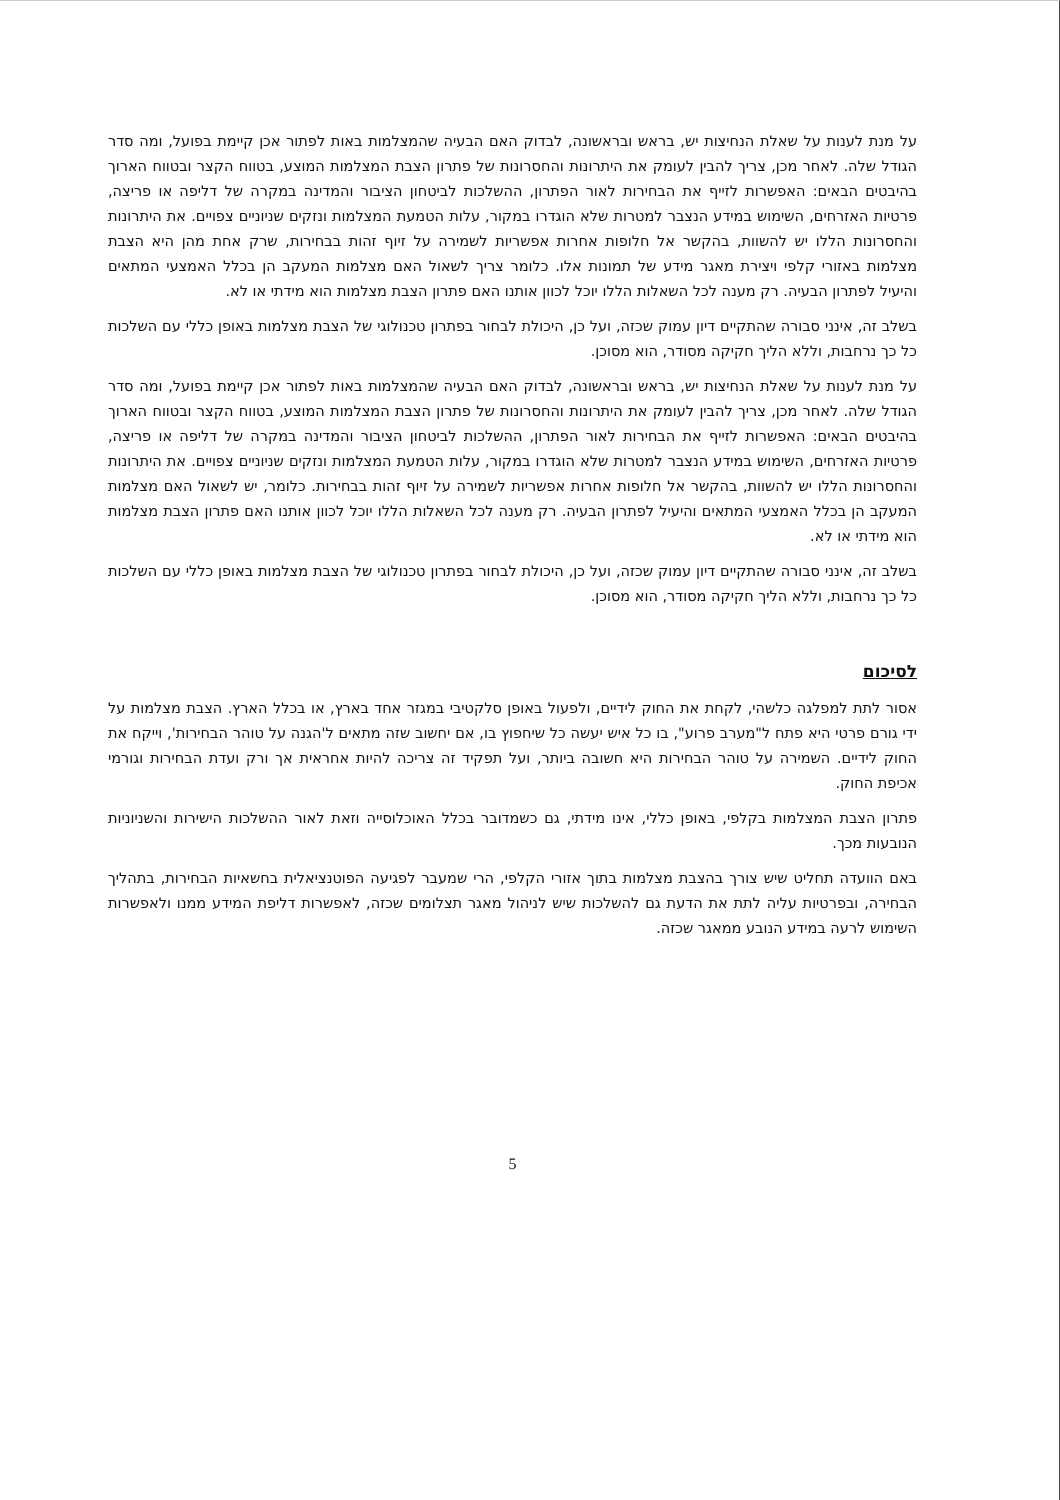על מנת לענות על שאלת הנחיצות יש, בראש ובראשונה, לבדוק האם הבעיה שהמצלמות באות לפתור אכן קיימת בפועל, ומה סדר הגודל שלה. לאחר מכן, צריך להבין לעומק את היתרונות והחסרונות של פתרון הצבת המצלמות המוצע, בטווח הקצר ובטווח הארוך בהיבטים הבאים: האפשרות לזייף את הבחירות לאור הפתרון, ההשלכות לביטחון הציבור והמדינה במקרה של דליפה או פריצה, פרטיות האזרחים, השימוש במידע הנצבר למטרות שלא הוגדרו במקור, עלות הטמעת המצלמות ונזקים שניוניים צפויים. את היתרונות והחסרונות הללו יש להשוות, בהקשר אל חלופות אחרות אפשריות לשמירה על זיוף זהות בבחירות, שרק אחת מהן היא הצבת מצלמות באזורי קלפי ויצירת מאגר מידע של תמונות אלו. כלומר צריך לשאול האם מצלמות המעקב הן בכלל האמצעי המתאים והיעיל לפתרון הבעיה. רק מענה לכל השאלות הללו יוכל לכוון אותנו האם פתרון הצבת מצלמות הוא מידתי או לא.
בשלב זה, אינני סבורה שהתקיים דיון עמוק שכזה, ועל כן, היכולת לבחור בפתרון טכנולוגי של הצבת מצלמות באופן כללי עם השלכות כל כך נרחבות, וללא הליך חקיקה מסודר, הוא מסוכן.
על מנת לענות על שאלת הנחיצות יש, בראש ובראשונה, לבדוק האם הבעיה שהמצלמות באות לפתור אכן קיימת בפועל, ומה סדר הגודל שלה. לאחר מכן, צריך להבין לעומק את היתרונות והחסרונות של פתרון הצבת המצלמות המוצע, בטווח הקצר ובטווח הארוך בהיבטים הבאים: האפשרות לזייף את הבחירות לאור הפתרון, ההשלכות לביטחון הציבור והמדינה במקרה של דליפה או פריצה, פרטיות האזרחים, השימוש במידע הנצבר למטרות שלא הוגדרו במקור, עלות הטמעת המצלמות ונזקים שניוניים צפויים. את היתרונות והחסרונות הללו יש להשוות, בהקשר אל חלופות אחרות אפשריות לשמירה על זיוף זהות בבחירות. כלומר, יש לשאול האם מצלמות המעקב הן בכלל האמצעי המתאים והיעיל לפתרון הבעיה. רק מענה לכל השאלות הללו יוכל לכוון אותנו האם פתרון הצבת מצלמות הוא מידתי או לא.
בשלב זה, אינני סבורה שהתקיים דיון עמוק שכזה, ועל כן, היכולת לבחור בפתרון טכנולוגי של הצבת מצלמות באופן כללי עם השלכות כל כך נרחבות, וללא הליך חקיקה מסודר, הוא מסוכן.
לסיכום
אסור לתת למפלגה כלשהי, לקחת את החוק לידיים, ולפעול באופן סלקטיבי במגזר אחד בארץ, או בכלל הארץ. הצבת מצלמות על ידי גורם פרטי היא פתח ל"מערב פרוע", בו כל איש יעשה כל שיחפוץ בו, אם יחשוב שזה מתאים ל'הגנה על טוהר הבחירות', וייקח את החוק לידיים. השמירה על טוהר הבחירות היא חשובה ביותר, ועל תפקיד זה צריכה להיות אחראית אך ורק ועדת הבחירות וגורמי אכיפת החוק.
פתרון הצבת המצלמות בקלפי, באופן כללי, אינו מידתי, גם כשמדובר בכלל האוכלוסייה וזאת לאור ההשלכות הישירות והשניוניות הנובעות מכך.
באם הוועדה תחליט שיש צורך בהצבת מצלמות בתוך אזורי הקלפי, הרי שמעבר לפגיעה הפוטנציאלית בחשאיות הבחירות, בתהליך הבחירה, ובפרטיות עליה לתת את הדעת גם להשלכות שיש לניהול מאגר תצלומים שכזה, לאפשרות דליפת המידע ממנו ולאפשרות השימוש לרעה במידע הנובע ממאגר שכזה.
5